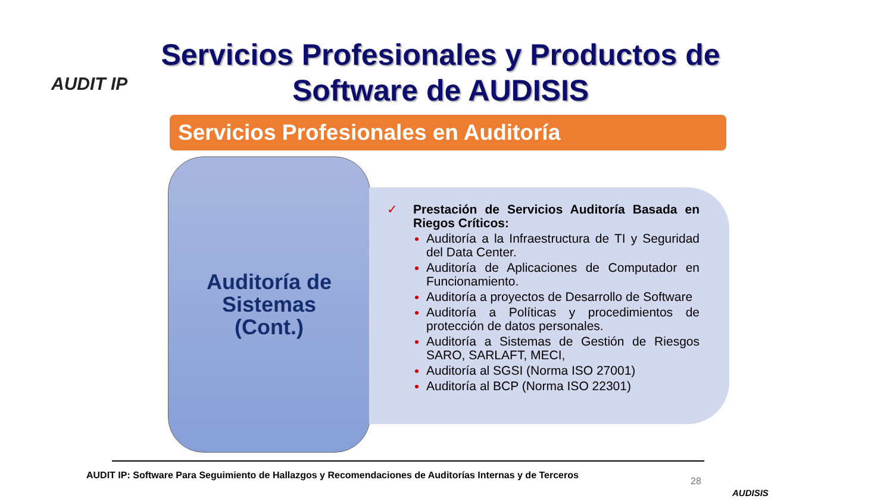AUDIT IP
Servicios Profesionales y Productos de Software de AUDISIS
Servicios Profesionales en Auditoría
Auditoría de
Sistemas
(Cont.)
✓ Prestación de Servicios Auditoría Basada en Riegos Críticos:
Auditoría a la Infraestructura de TI y Seguridad del Data Center.
Auditoría de Aplicaciones de Computador en Funcionamiento.
Auditoría a proyectos de Desarrollo de Software
Auditoría a Políticas y procedimientos de protección de datos personales.
Auditoría a Sistemas de Gestión de Riesgos SARO, SARLAFT, MECI,
Auditoría al SGSI (Norma ISO 27001)
Auditoría al BCP (Norma ISO 22301)
AUDIT IP: Software Para Seguimiento de Hallazgos y Recomendaciones de Auditorías Internas y de Terceros
28
AUDISIS